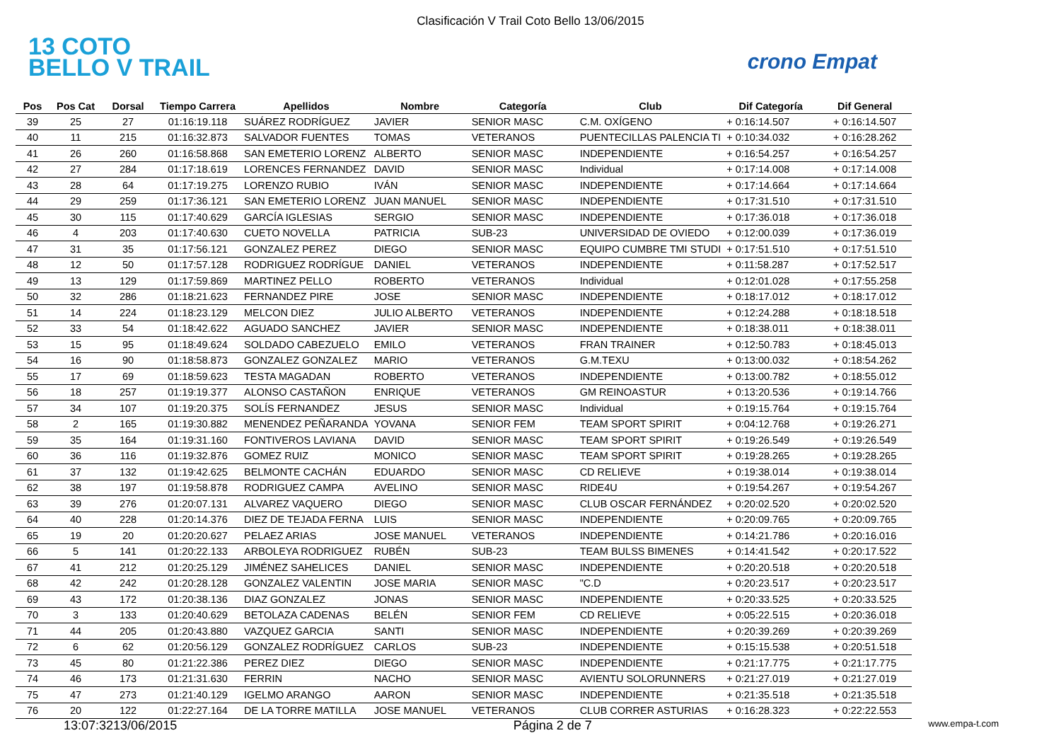Clasificación V Trail Coto Bello 13/06/2015
13 COTO BELLO V TRAIL
crono Empat
| Pos | Pos Cat | Dorsal | Tiempo Carrera | Apellidos | Nombre | Categoría | Club | Dif Categoría | Dif General |
| --- | --- | --- | --- | --- | --- | --- | --- | --- | --- |
| 39 | 25 | 27 | 01:16:19.118 | SUÁREZ RODRÍGUEZ | JAVIER | SENIOR MASC | C.M. OXÍGENO | + 0:16:14.507 | + 0:16:14.507 |
| 40 | 11 | 215 | 01:16:32.873 | SALVADOR FUENTES | TOMAS | VETERANOS | PUENTECILLAS PALENCIA TI | + 0:10:34.032 | + 0:16:28.262 |
| 41 | 26 | 260 | 01:16:58.868 | SAN EMETERIO LORENZ | ALBERTO | SENIOR MASC | INDEPENDIENTE | + 0:16:54.257 | + 0:16:54.257 |
| 42 | 27 | 284 | 01:17:18.619 | LORENCES FERNANDEZ | DAVID | SENIOR MASC | Individual | + 0:17:14.008 | + 0:17:14.008 |
| 43 | 28 | 64 | 01:17:19.275 | LORENZO RUBIO | IVÁN | SENIOR MASC | INDEPENDIENTE | + 0:17:14.664 | + 0:17:14.664 |
| 44 | 29 | 259 | 01:17:36.121 | SAN EMETERIO LORENZ | JUAN MANUEL | SENIOR MASC | INDEPENDIENTE | + 0:17:31.510 | + 0:17:31.510 |
| 45 | 30 | 115 | 01:17:40.629 | GARCÍA IGLESIAS | SERGIO | SENIOR MASC | INDEPENDIENTE | + 0:17:36.018 | + 0:17:36.018 |
| 46 | 4 | 203 | 01:17:40.630 | CUETO NOVELLA | PATRICIA | SUB-23 | UNIVERSIDAD DE OVIEDO | + 0:12:00.039 | + 0:17:36.019 |
| 47 | 31 | 35 | 01:17:56.121 | GONZALEZ PEREZ | DIEGO | SENIOR MASC | EQUIPO CUMBRE TMI STUDI | + 0:17:51.510 | + 0:17:51.510 |
| 48 | 12 | 50 | 01:17:57.128 | RODRIGUEZ RODRÍGUE | DANIEL | VETERANOS | INDEPENDIENTE | + 0:11:58.287 | + 0:17:52.517 |
| 49 | 13 | 129 | 01:17:59.869 | MARTINEZ PELLO | ROBERTO | VETERANOS | Individual | + 0:12:01.028 | + 0:17:55.258 |
| 50 | 32 | 286 | 01:18:21.623 | FERNANDEZ PIRE | JOSE | SENIOR MASC | INDEPENDIENTE | + 0:18:17.012 | + 0:18:17.012 |
| 51 | 14 | 224 | 01:18:23.129 | MELCON DIEZ | JULIO ALBERTO | VETERANOS | INDEPENDIENTE | + 0:12:24.288 | + 0:18:18.518 |
| 52 | 33 | 54 | 01:18:42.622 | AGUADO SANCHEZ | JAVIER | SENIOR MASC | INDEPENDIENTE | + 0:18:38.011 | + 0:18:38.011 |
| 53 | 15 | 95 | 01:18:49.624 | SOLDADO CABEZUELO | EMILO | VETERANOS | FRAN TRAINER | + 0:12:50.783 | + 0:18:45.013 |
| 54 | 16 | 90 | 01:18:58.873 | GONZALEZ GONZALEZ | MARIO | VETERANOS | G.M.TEXU | + 0:13:00.032 | + 0:18:54.262 |
| 55 | 17 | 69 | 01:18:59.623 | TESTA MAGADAN | ROBERTO | VETERANOS | INDEPENDIENTE | + 0:13:00.782 | + 0:18:55.012 |
| 56 | 18 | 257 | 01:19:19.377 | ALONSO CASTAÑON | ENRIQUE | VETERANOS | GM REINOASTUR | + 0:13:20.536 | + 0:19:14.766 |
| 57 | 34 | 107 | 01:19:20.375 | SOLÍS FERNANDEZ | JESUS | SENIOR MASC | Individual | + 0:19:15.764 | + 0:19:15.764 |
| 58 | 2 | 165 | 01:19:30.882 | MENENDEZ PEÑARANDA | YOVANA | SENIOR FEM | TEAM SPORT SPIRIT | + 0:04:12.768 | + 0:19:26.271 |
| 59 | 35 | 164 | 01:19:31.160 | FONTIVEROS LAVIANA | DAVID | SENIOR MASC | TEAM SPORT SPIRIT | + 0:19:26.549 | + 0:19:26.549 |
| 60 | 36 | 116 | 01:19:32.876 | GOMEZ RUIZ | MONICO | SENIOR MASC | TEAM SPORT SPIRIT | + 0:19:28.265 | + 0:19:28.265 |
| 61 | 37 | 132 | 01:19:42.625 | BELMONTE CACHÁN | EDUARDO | SENIOR MASC | CD RELIEVE | + 0:19:38.014 | + 0:19:38.014 |
| 62 | 38 | 197 | 01:19:58.878 | RODRIGUEZ CAMPA | AVELINO | SENIOR MASC | RIDE4U | + 0:19:54.267 | + 0:19:54.267 |
| 63 | 39 | 276 | 01:20:07.131 | ALVAREZ VAQUERO | DIEGO | SENIOR MASC | CLUB OSCAR FERNÁNDEZ | + 0:20:02.520 | + 0:20:02.520 |
| 64 | 40 | 228 | 01:20:14.376 | DIEZ DE TEJADA FERNA | LUIS | SENIOR MASC | INDEPENDIENTE | + 0:20:09.765 | + 0:20:09.765 |
| 65 | 19 | 20 | 01:20:20.627 | PELAEZ ARIAS | JOSE MANUEL | VETERANOS | INDEPENDIENTE | + 0:14:21.786 | + 0:20:16.016 |
| 66 | 5 | 141 | 01:20:22.133 | ARBOLEYA RODRIGUEZ | RUBÉN | SUB-23 | TEAM BULSS BIMENES | + 0:14:41.542 | + 0:20:17.522 |
| 67 | 41 | 212 | 01:20:25.129 | JIMÉNEZ SAHELICES | DANIEL | SENIOR MASC | INDEPENDIENTE | + 0:20:20.518 | + 0:20:20.518 |
| 68 | 42 | 242 | 01:20:28.128 | GONZALEZ VALENTIN | JOSE MARIA | SENIOR MASC | "C.D | + 0:20:23.517 | + 0:20:23.517 |
| 69 | 43 | 172 | 01:20:38.136 | DIAZ GONZALEZ | JONAS | SENIOR MASC | INDEPENDIENTE | + 0:20:33.525 | + 0:20:33.525 |
| 70 | 3 | 133 | 01:20:40.629 | BETOLAZA CADENAS | BELÉN | SENIOR FEM | CD RELIEVE | + 0:05:22.515 | + 0:20:36.018 |
| 71 | 44 | 205 | 01:20:43.880 | VAZQUEZ GARCIA | SANTI | SENIOR MASC | INDEPENDIENTE | + 0:20:39.269 | + 0:20:39.269 |
| 72 | 6 | 62 | 01:20:56.129 | GONZALEZ RODRÍGUEZ | CARLOS | SUB-23 | INDEPENDIENTE | + 0:15:15.538 | + 0:20:51.518 |
| 73 | 45 | 80 | 01:21:22.386 | PEREZ DIEZ | DIEGO | SENIOR MASC | INDEPENDIENTE | + 0:21:17.775 | + 0:21:17.775 |
| 74 | 46 | 173 | 01:21:31.630 | FERRIN | NACHO | SENIOR MASC | AVIENTU SOLORUNNERS | + 0:21:27.019 | + 0:21:27.019 |
| 75 | 47 | 273 | 01:21:40.129 | IGELMO ARANGO | AARON | SENIOR MASC | INDEPENDIENTE | + 0:21:35.518 | + 0:21:35.518 |
| 76 | 20 | 122 | 01:22:27.164 | DE LA TORRE MATILLA | JOSE MANUEL | VETERANOS | CLUB CORRER ASTURIAS | + 0:16:28.323 | + 0:22:22.553 |
13:07:3213/06/2015 Página 2 de 7 www.empa-t.com